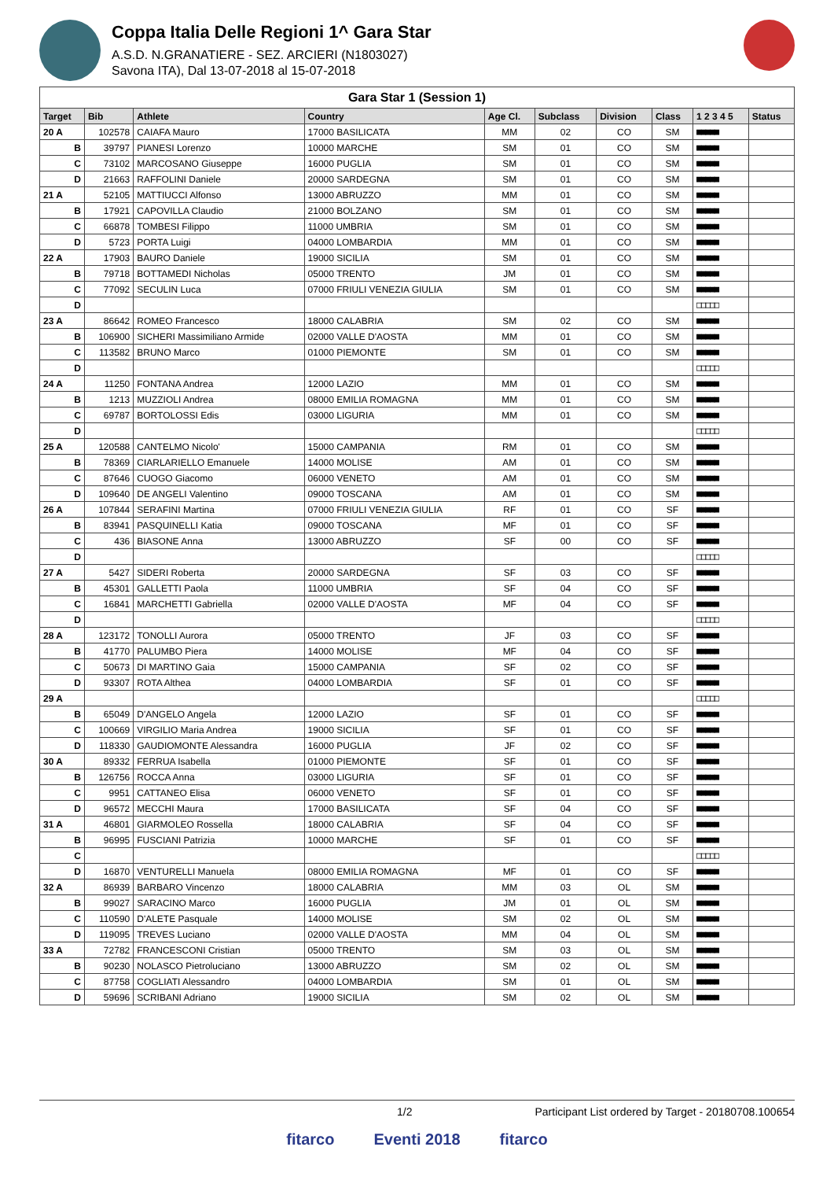Coppa Italia Delle Regioni 1^ Gara Star
A.S.D. N.GRANATIERE - SEZ. ARCIERI (N1803027)
Savona ITA), Dal 13-07-2018 al 15-07-2018
| Gara Star 1 (Session 1) | | | | | | | | | |
| Target | Bib | Athlete | Country | Age Cl. | Subclass | Division | Class | 1 2 3 4 5 | Status |
| 20 A | 102578 | CAIAFA Mauro | 17000 BASILICATA | MM | 02 | CO | SM | ■■■■■ | |
| B | 39797 | PIANESI Lorenzo | 10000 MARCHE | SM | 01 | CO | SM | ■■■■■ | |
| C | 73102 | MARCOSANO Giuseppe | 16000 PUGLIA | SM | 01 | CO | SM | ■■■■■ | |
| D | 21663 | RAFFOLINI Daniele | 20000 SARDEGNA | SM | 01 | CO | SM | ■■■■■ | |
| 21 A | 52105 | MATTIUCCI Alfonso | 13000 ABRUZZO | MM | 01 | CO | SM | ■■■■■ | |
| B | 17921 | CAPOVILLA Claudio | 21000 BOLZANO | SM | 01 | CO | SM | ■■■■■ | |
| C | 66878 | TOMBESI Filippo | 11000 UMBRIA | SM | 01 | CO | SM | ■■■■■ | |
| D | 5723 | PORTA Luigi | 04000 LOMBARDIA | MM | 01 | CO | SM | ■■■■■ | |
| 22 A | 17903 | BAURO Daniele | 19000 SICILIA | SM | 01 | CO | SM | ■■■■■ | |
| B | 79718 | BOTTAMEDI Nicholas | 05000 TRENTO | JM | 01 | CO | SM | ■■■■■ | |
| C | 77092 | SECULIN Luca | 07000 FRIULI VENEZIA GIULIA | SM | 01 | CO | SM | ■■■■■ | |
| D | | | | | | | | □□□□□ | |
| 23 A | 86642 | ROMEO Francesco | 18000 CALABRIA | SM | 02 | CO | SM | ■■■■■ | |
| B | 106900 | SICHERI Massimiliano Armide | 02000 VALLE D'AOSTA | MM | 01 | CO | SM | ■■■■■ | |
| C | 113582 | BRUNO Marco | 01000 PIEMONTE | SM | 01 | CO | SM | ■■■■■ | |
| D | | | | | | | | □□□□□ | |
| 24 A | 11250 | FONTANA Andrea | 12000 LAZIO | MM | 01 | CO | SM | ■■■■■ | |
| B | 1213 | MUZZIOLI Andrea | 08000 EMILIA ROMAGNA | MM | 01 | CO | SM | ■■■■■ | |
| C | 69787 | BORTOLOSSI Edis | 03000 LIGURIA | MM | 01 | CO | SM | ■■■■■ | |
| D | | | | | | | | □□□□□ | |
| 25 A | 120588 | CANTELMO Nicolo' | 15000 CAMPANIA | RM | 01 | CO | SM | ■■■■■ | |
| B | 78369 | CIARLARIELLO Emanuele | 14000 MOLISE | AM | 01 | CO | SM | ■■■■■ | |
| C | 87646 | CUOGO Giacomo | 06000 VENETO | AM | 01 | CO | SM | ■■■■■ | |
| D | 109640 | DE ANGELI Valentino | 09000 TOSCANA | AM | 01 | CO | SM | ■■■■■ | |
| 26 A | 107844 | SERAFINI Martina | 07000 FRIULI VENEZIA GIULIA | RF | 01 | CO | SF | ■■■■■ | |
| B | 83941 | PASQUINELLI Katia | 09000 TOSCANA | MF | 01 | CO | SF | ■■■■■ | |
| C | 436 | BIASONE Anna | 13000 ABRUZZO | SF | 00 | CO | SF | ■■■■■ | |
| D | | | | | | | | □□□□□ | |
| 27 A | 5427 | SIDERI Roberta | 20000 SARDEGNA | SF | 03 | CO | SF | ■■■■■ | |
| B | 45301 | GALLETTI Paola | 11000 UMBRIA | SF | 04 | CO | SF | ■■■■■ | |
| C | 16841 | MARCHETTI Gabriella | 02000 VALLE D'AOSTA | MF | 04 | CO | SF | ■■■■■ | |
| D | | | | | | | | □□□□□ | |
| 28 A | 123172 | TONOLLI Aurora | 05000 TRENTO | JF | 03 | CO | SF | ■■■■■ | |
| B | 41770 | PALUMBO Piera | 14000 MOLISE | MF | 04 | CO | SF | ■■■■■ | |
| C | 50673 | DI MARTINO Gaia | 15000 CAMPANIA | SF | 02 | CO | SF | ■■■■■ | |
| D | 93307 | ROTA Althea | 04000 LOMBARDIA | SF | 01 | CO | SF | ■■■■■ | |
| 29 A | | | | | | | | □□□□□ | |
| B | 65049 | D'ANGELO Angela | 12000 LAZIO | SF | 01 | CO | SF | ■■■■■ | |
| C | 100669 | VIRGILIO Maria Andrea | 19000 SICILIA | SF | 01 | CO | SF | ■■■■■ | |
| D | 118330 | GAUDIOMONTE Alessandra | 16000 PUGLIA | JF | 02 | CO | SF | ■■■■■ | |
| 30 A | 89332 | FERRUA Isabella | 01000 PIEMONTE | SF | 01 | CO | SF | ■■■■■ | |
| B | 126756 | ROCCA Anna | 03000 LIGURIA | SF | 01 | CO | SF | ■■■■■ | |
| C | 9951 | CATTANEO Elisa | 06000 VENETO | SF | 01 | CO | SF | ■■■■■ | |
| D | 96572 | MECCHI Maura | 17000 BASILICATA | SF | 04 | CO | SF | ■■■■■ | |
| 31 A | 46801 | GIARMOLEO Rossella | 18000 CALABRIA | SF | 04 | CO | SF | ■■■■■ | |
| B | 96995 | FUSCIANI Patrizia | 10000 MARCHE | SF | 01 | CO | SF | ■■■■■ | |
| C | | | | | | | | □□□□□ | |
| D | 16870 | VENTURELLI Manuela | 08000 EMILIA ROMAGNA | MF | 01 | CO | SF | ■■■■■ | |
| 32 A | 86939 | BARBARO Vincenzo | 18000 CALABRIA | MM | 03 | OL | SM | ■■■■■ | |
| B | 99027 | SARACINO Marco | 16000 PUGLIA | JM | 01 | OL | SM | ■■■■■ | |
| C | 110590 | D'ALETE Pasquale | 14000 MOLISE | SM | 02 | OL | SM | ■■■■■ | |
| D | 119095 | TREVES Luciano | 02000 VALLE D'AOSTA | MM | 04 | OL | SM | ■■■■■ | |
| 33 A | 72782 | FRANCESCONI Cristian | 05000 TRENTO | SM | 03 | OL | SM | ■■■■■ | |
| B | 90230 | NOLASCO Pietroluciano | 13000 ABRUZZO | SM | 02 | OL | SM | ■■■■■ | |
| C | 87758 | COGLIATI Alessandro | 04000 LOMBARDIA | SM | 01 | OL | SM | ■■■■■ | |
| D | 59696 | SCRIBANI Adriano | 19000 SICILIA | SM | 02 | OL | SM | ■■■■■ | |
1/2 Participant List ordered by Target - 20180708.100654
fitarco Eventi 2018 fitarco